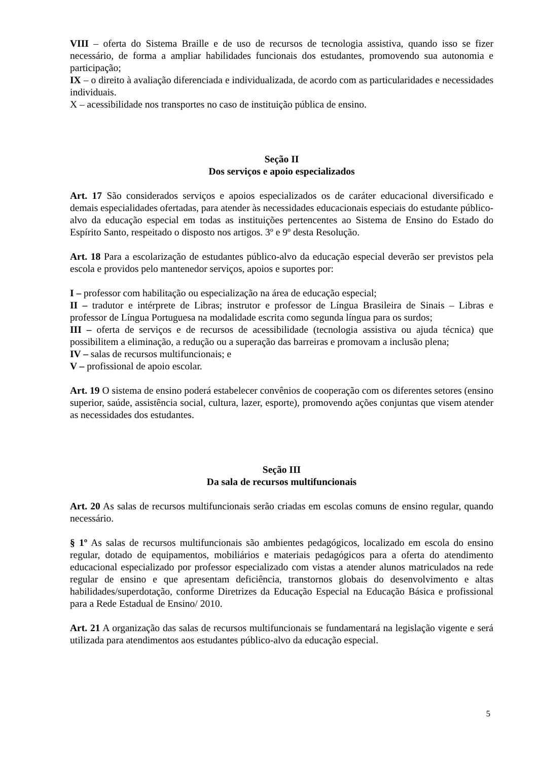VIII – oferta do Sistema Braille e de uso de recursos de tecnologia assistiva, quando isso se fizer necessário, de forma a ampliar habilidades funcionais dos estudantes, promovendo sua autonomia e participação;
IX – o direito à avaliação diferenciada e individualizada, de acordo com as particularidades e necessidades individuais.
X – acessibilidade nos transportes no caso de instituição pública de ensino.
Seção II
Dos serviços e apoio especializados
Art. 17 São considerados serviços e apoios especializados os de caráter educacional diversificado e demais especialidades ofertadas, para atender às necessidades educacionais especiais do estudante público-alvo da educação especial em todas as instituições pertencentes ao Sistema de Ensino do Estado do Espírito Santo, respeitado o disposto nos artigos. 3º e 9º desta Resolução.
Art. 18 Para a escolarização de estudantes público-alvo da educação especial deverão ser previstos pela escola e providos pelo mantenedor serviços, apoios e suportes por:
I – professor com habilitação ou especialização na área de educação especial;
II – tradutor e intérprete de Libras; instrutor e professor de Língua Brasileira de Sinais – Libras e professor de Língua Portuguesa na modalidade escrita como segunda língua para os surdos;
III – oferta de serviços e de recursos de acessibilidade (tecnologia assistiva ou ajuda técnica) que possibilitem a eliminação, a redução ou a superação das barreiras e promovam a inclusão plena;
IV – salas de recursos multifuncionais; e
V – profissional de apoio escolar.
Art. 19 O sistema de ensino poderá estabelecer convênios de cooperação com os diferentes setores (ensino superior, saúde, assistência social, cultura, lazer, esporte), promovendo ações conjuntas que visem atender as necessidades dos estudantes.
Seção III
Da sala de recursos multifuncionais
Art. 20 As salas de recursos multifuncionais serão criadas em escolas comuns de ensino regular, quando necessário.
§ 1º As salas de recursos multifuncionais são ambientes pedagógicos, localizado em escola do ensino regular, dotado de equipamentos, mobiliários e materiais pedagógicos para a oferta do atendimento educacional especializado por professor especializado com vistas a atender alunos matriculados na rede regular de ensino e que apresentam deficiência, transtornos globais do desenvolvimento e altas habilidades/superdotação, conforme Diretrizes da Educação Especial na Educação Básica e profissional para a Rede Estadual de Ensino/ 2010.
Art. 21 A organização das salas de recursos multifuncionais se fundamentará na legislação vigente e será utilizada para atendimentos aos estudantes público-alvo da educação especial.
5